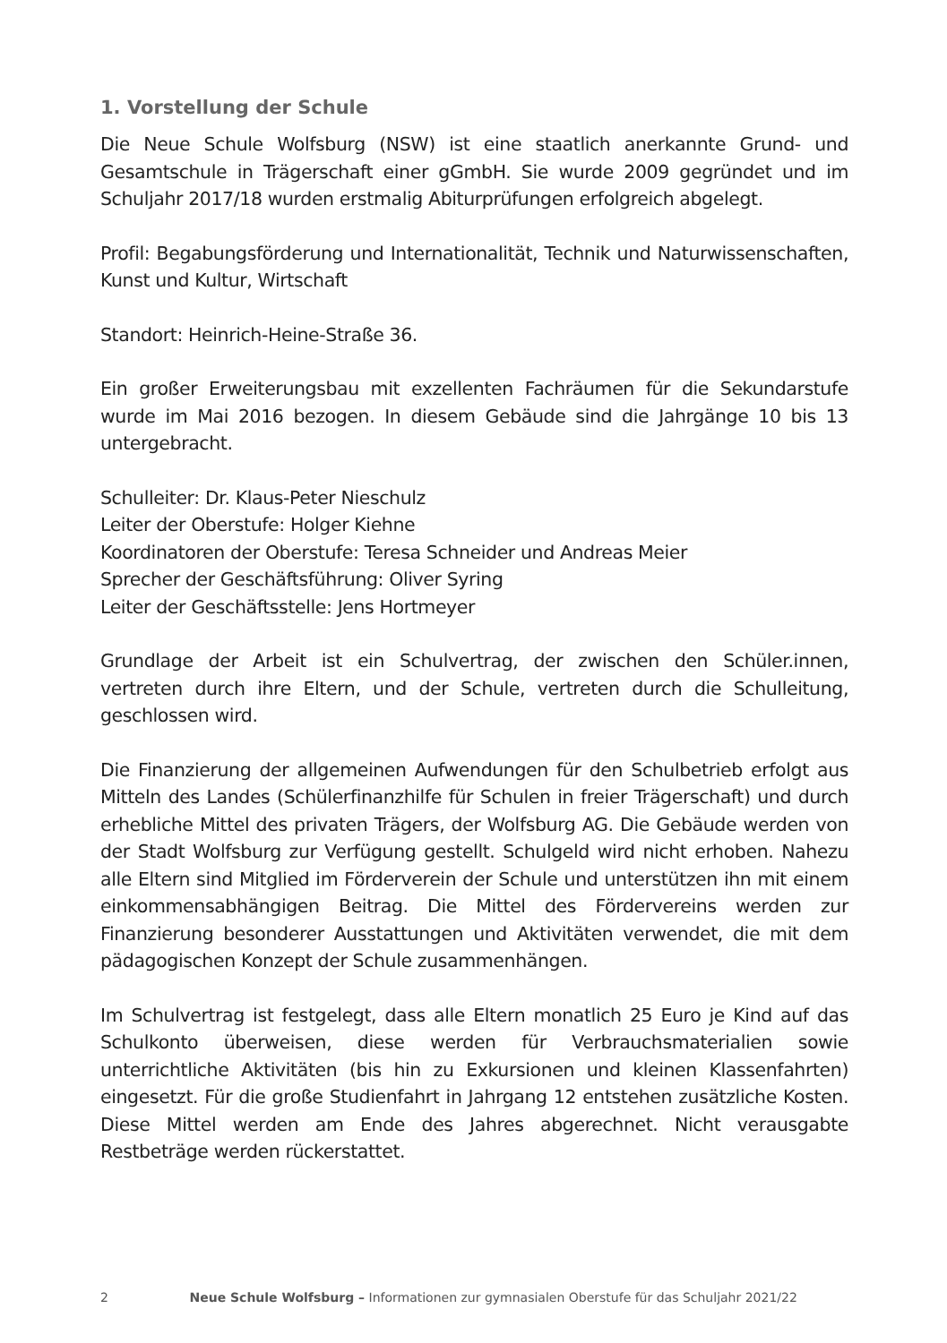1. Vorstellung der Schule
Die Neue Schule Wolfsburg (NSW) ist eine staatlich anerkannte Grund- und Gesamtschule in Trägerschaft einer gGmbH. Sie wurde 2009 gegründet und im Schuljahr 2017/18 wurden erstmalig Abiturprüfungen erfolgreich abgelegt.
Profil: Begabungsförderung und Internationalität, Technik und Naturwissenschaften, Kunst und Kultur, Wirtschaft
Standort: Heinrich-Heine-Straße 36.
Ein großer Erweiterungsbau mit exzellenten Fachräumen für die Sekundarstufe wurde im Mai 2016 bezogen. In diesem Gebäude sind die Jahrgänge 10 bis 13 untergebracht.
Schulleiter: Dr. Klaus-Peter Nieschulz
Leiter der Oberstufe: Holger Kiehne
Koordinatoren der Oberstufe: Teresa Schneider und Andreas Meier
Sprecher der Geschäftsführung: Oliver Syring
Leiter der Geschäftsstelle: Jens Hortmeyer
Grundlage der Arbeit ist ein Schulvertrag, der zwischen den Schüler.innen, vertreten durch ihre Eltern, und der Schule, vertreten durch die Schulleitung, geschlossen wird.
Die Finanzierung der allgemeinen Aufwendungen für den Schulbetrieb erfolgt aus Mitteln des Landes (Schülerfinanzhilfe für Schulen in freier Trägerschaft) und durch erhebliche Mittel des privaten Trägers, der Wolfsburg AG. Die Gebäude werden von der Stadt Wolfsburg zur Verfügung gestellt. Schulgeld wird nicht erhoben. Nahezu alle Eltern sind Mitglied im Förderverein der Schule und unterstützen ihn mit einem einkommensabhängigen Beitrag. Die Mittel des Fördervereins werden zur Finanzierung besonderer Ausstattungen und Aktivitäten verwendet, die mit dem pädagogischen Konzept der Schule zusammenhängen.
Im Schulvertrag ist festgelegt, dass alle Eltern monatlich 25 Euro je Kind auf das Schulkonto überweisen, diese werden für Verbrauchsmaterialien sowie unterrichtliche Aktivitäten (bis hin zu Exkursionen und kleinen Klassenfahrten) eingesetzt. Für die große Studienfahrt in Jahrgang 12 entstehen zusätzliche Kosten. Diese Mittel werden am Ende des Jahres abgerechnet. Nicht verausgabte Restbeträge werden rückerstattet.
2 Neue Schule Wolfsburg – Informationen zur gymnasialen Oberstufe für das Schuljahr 2021/22